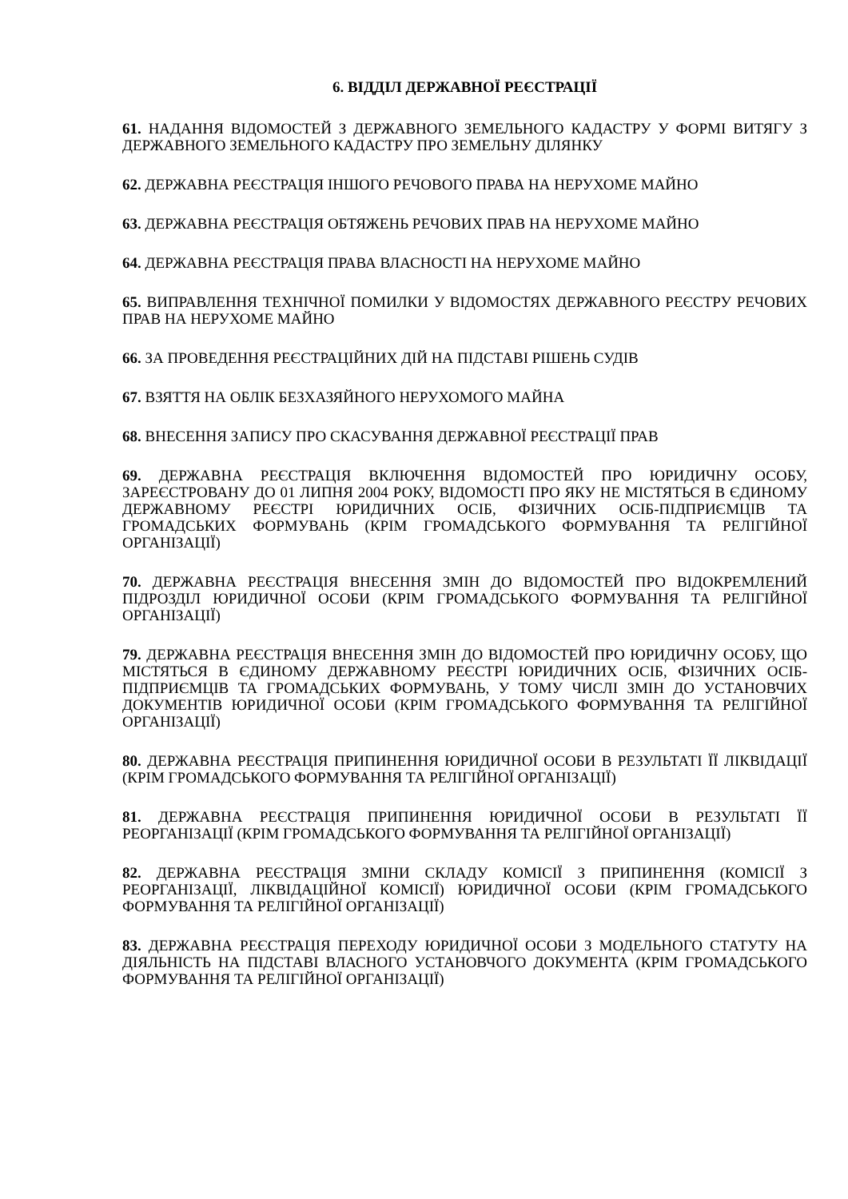6. ВІДДІЛ ДЕРЖАВНОЇ РЕЄСТРАЦІЇ
61. НАДАННЯ ВІДОМОСТЕЙ З ДЕРЖАВНОГО ЗЕМЕЛЬНОГО КАДАСТРУ У ФОРМІ ВИТЯГУ З ДЕРЖАВНОГО ЗЕМЕЛЬНОГО КАДАСТРУ ПРО ЗЕМЕЛЬНУ ДІЛЯНКУ
62. ДЕРЖАВНА РЕЄСТРАЦІЯ ІНШОГО РЕЧОВОГО ПРАВА НА НЕРУХОМЕ МАЙНО
63. ДЕРЖАВНА РЕЄСТРАЦІЯ ОБТЯЖЕНЬ РЕЧОВИХ ПРАВ НА НЕРУХОМЕ МАЙНО
64. ДЕРЖАВНА РЕЄСТРАЦІЯ ПРАВА ВЛАСНОСТІ НА НЕРУХОМЕ МАЙНО
65. ВИПРАВЛЕННЯ ТЕХНІЧНОЇ ПОМИЛКИ У ВІДОМОСТЯХ ДЕРЖАВНОГО РЕЄСТРУ РЕЧОВИХ ПРАВ НА НЕРУХОМЕ МАЙНО
66. ЗА ПРОВЕДЕННЯ РЕЄСТРАЦІЙНИХ ДІЙ НА ПІДСТАВІ РІШЕНЬ СУДІВ
67. ВЗЯТТЯ НА ОБЛІК БЕЗХАЗЯЙНОГО НЕРУХОМОГО МАЙНА
68. ВНЕСЕННЯ ЗАПИСУ ПРО СКАСУВАННЯ ДЕРЖАВНОЇ РЕЄСТРАЦІЇ ПРАВ
69. ДЕРЖАВНА РЕЄСТРАЦІЯ ВКЛЮЧЕННЯ ВІДОМОСТЕЙ ПРО ЮРИДИЧНУ ОСОБУ, ЗАРЕЄСТРОВАНУ ДО 01 ЛИПНЯ 2004 РОКУ, ВІДОМОСТІ ПРО ЯКУ НЕ МІСТЯТЬСЯ В ЄДИНОМУ ДЕРЖАВНОМУ РЕЄСТРІ ЮРИДИЧНИХ ОСІБ, ФІЗИЧНИХ ОСІБ-ПІДПРИЄМЦІВ ТА ГРОМАДСЬКИХ ФОРМУВАНЬ (КРІМ ГРОМАДСЬКОГО ФОРМУВАННЯ ТА РЕЛІГІЙНОЇ ОРГАНІЗАЦІЇ)
70. ДЕРЖАВНА РЕЄСТРАЦІЯ ВНЕСЕННЯ ЗМІН ДО ВІДОМОСТЕЙ ПРО ВІДОКРЕМЛЕНИЙ ПІДРОЗДІЛ ЮРИДИЧНОЇ ОСОБИ (КРІМ ГРОМАДСЬКОГО ФОРМУВАННЯ ТА РЕЛІГІЙНОЇ ОРГАНІЗАЦІЇ)
79. ДЕРЖАВНА РЕЄСТРАЦІЯ ВНЕСЕННЯ ЗМІН ДО ВІДОМОСТЕЙ ПРО ЮРИДИЧНУ ОСОБУ, ЩО МІСТЯТЬСЯ В ЄДИНОМУ ДЕРЖАВНОМУ РЕЄСТРІ ЮРИДИЧНИХ ОСІБ, ФІЗИЧНИХ ОСІБ-ПІДПРИЄМЦІВ ТА ГРОМАДСЬКИХ ФОРМУВАНЬ, У ТОМУ ЧИСЛІ ЗМІН ДО УСТАНОВЧИХ ДОКУМЕНТІВ ЮРИДИЧНОЇ ОСОБИ (КРІМ ГРОМАДСЬКОГО ФОРМУВАННЯ ТА РЕЛІГІЙНОЇ ОРГАНІЗАЦІЇ)
80. ДЕРЖАВНА РЕЄСТРАЦІЯ ПРИПИНЕННЯ ЮРИДИЧНОЇ ОСОБИ В РЕЗУЛЬТАТІ ЇЇ ЛІКВІДАЦІЇ (КРІМ ГРОМАДСЬКОГО ФОРМУВАННЯ ТА РЕЛІГІЙНОЇ ОРГАНІЗАЦІЇ)
81. ДЕРЖАВНА РЕЄСТРАЦІЯ ПРИПИНЕННЯ ЮРИДИЧНОЇ ОСОБИ В РЕЗУЛЬТАТІ ЇЇ РЕОРГАНІЗАЦІЇ (КРІМ ГРОМАДСЬКОГО ФОРМУВАННЯ ТА РЕЛІГІЙНОЇ ОРГАНІЗАЦІЇ)
82. ДЕРЖАВНА РЕЄСТРАЦІЯ ЗМІНИ СКЛАДУ КОМІСІЇ З ПРИПИНЕННЯ (КОМІСІЇ З РЕОРГАНІЗАЦІЇ, ЛІКВІДАЦІЙНОЇ КОМІСІЇ) ЮРИДИЧНОЇ ОСОБИ (КРІМ ГРОМАДСЬКОГО ФОРМУВАННЯ ТА РЕЛІГІЙНОЇ ОРГАНІЗАЦІЇ)
83. ДЕРЖАВНА РЕЄСТРАЦІЯ ПЕРЕХОДУ ЮРИДИЧНОЇ ОСОБИ З МОДЕЛЬНОГО СТАТУТУ НА ДІЯЛЬНІСТЬ НА ПІДСТАВІ ВЛАСНОГО УСТАНОВЧОГО ДОКУМЕНТА (КРІМ ГРОМАДСЬКОГО ФОРМУВАННЯ ТА РЕЛІГІЙНОЇ ОРГАНІЗАЦІЇ)